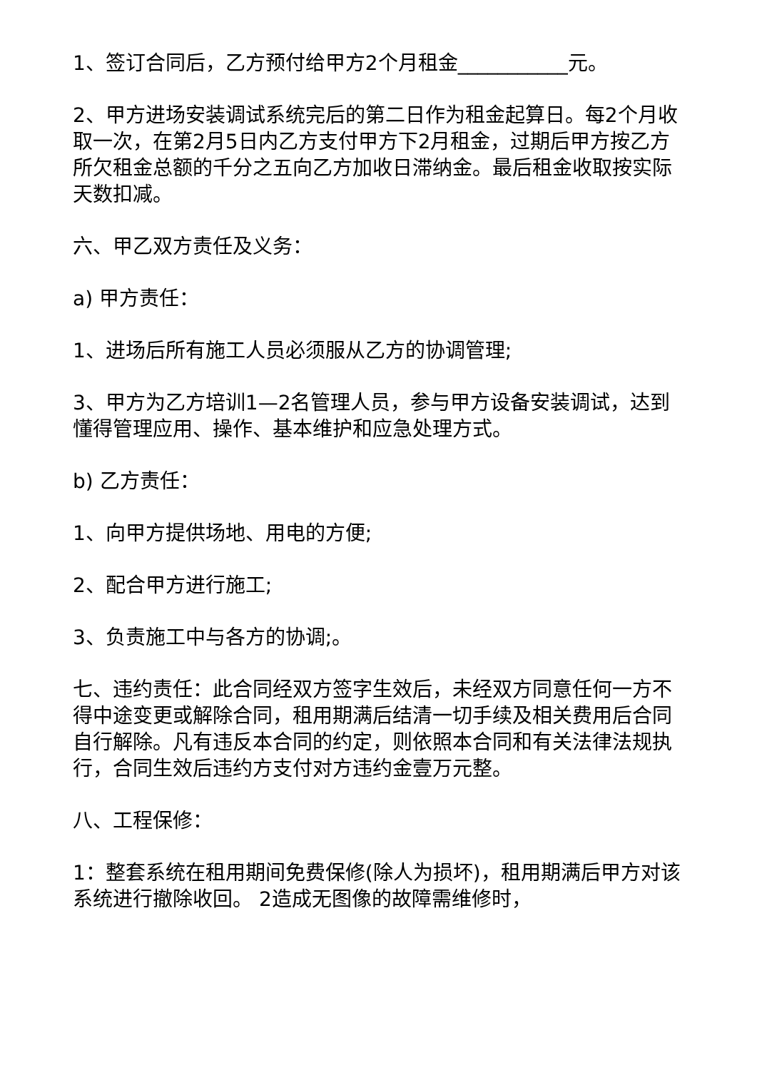1、签订合同后，乙方预付给甲方2个月租金___________元。
2、甲方进场安装调试系统完后的第二日作为租金起算日。每2个月收取一次，在第2月5日内乙方支付甲方下2月租金，过期后甲方按乙方所欠租金总额的千分之五向乙方加收日滞纳金。最后租金收取按实际天数扣减。
六、甲乙双方责任及义务：
a) 甲方责任：
1、进场后所有施工人员必须服从乙方的协调管理;
3、甲方为乙方培训1—2名管理人员，参与甲方设备安装调试，达到懂得管理应用、操作、基本维护和应急处理方式。
b) 乙方责任：
1、向甲方提供场地、用电的方便;
2、配合甲方进行施工;
3、负责施工中与各方的协调;。
七、违约责任：此合同经双方签字生效后，未经双方同意任何一方不得中途变更或解除合同，租用期满后结清一切手续及相关费用后合同自行解除。凡有违反本合同的约定，则依照本合同和有关法律法规执行，合同生效后违约方支付对方违约金壹万元整。
八、工程保修：
1：整套系统在租用期间免费保修(除人为损坏)，租用期满后甲方对该系统进行撤除收回。 2造成无图像的故障需维修时，